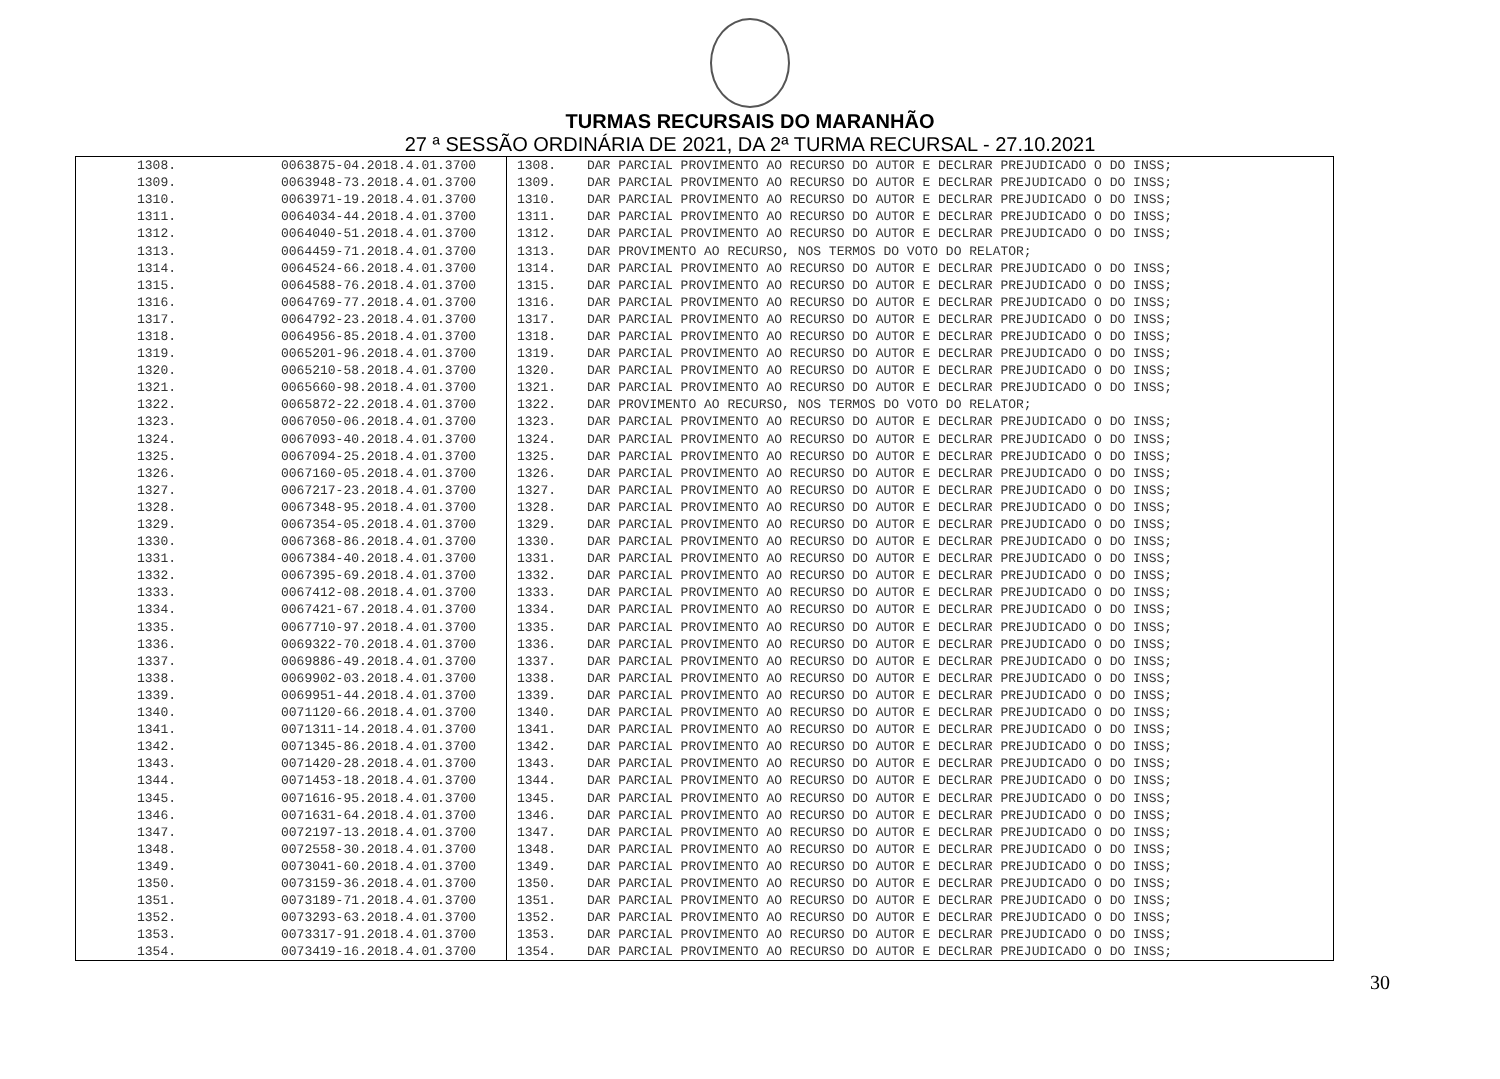TURMAS RECURSAIS DO MARANHÃO
27 ª SESSÃO ORDINÁRIA DE 2021, DA 2ª TURMA RECURSAL - 27.10.2021
| 1308. | 0063875-04.2018.4.01.3700 | 1308. | DAR PARCIAL PROVIMENTO AO RECURSO DO AUTOR E DECLRAR PREJUDICADO O DO INSS; |
| 1309. | 0063948-73.2018.4.01.3700 | 1309. | DAR PARCIAL PROVIMENTO AO RECURSO DO AUTOR E DECLRAR PREJUDICADO O DO INSS; |
| 1310. | 0063971-19.2018.4.01.3700 | 1310. | DAR PARCIAL PROVIMENTO AO RECURSO DO AUTOR E DECLRAR PREJUDICADO O DO INSS; |
| 1311. | 0064034-44.2018.4.01.3700 | 1311. | DAR PARCIAL PROVIMENTO AO RECURSO DO AUTOR E DECLRAR PREJUDICADO O DO INSS; |
| 1312. | 0064040-51.2018.4.01.3700 | 1312. | DAR PARCIAL PROVIMENTO AO RECURSO DO AUTOR E DECLRAR PREJUDICADO O DO INSS; |
| 1313. | 0064459-71.2018.4.01.3700 | 1313. | DAR PROVIMENTO AO RECURSO, NOS TERMOS DO VOTO DO RELATOR; |
| 1314. | 0064524-66.2018.4.01.3700 | 1314. | DAR PARCIAL PROVIMENTO AO RECURSO DO AUTOR E DECLRAR PREJUDICADO O DO INSS; |
| 1315. | 0064588-76.2018.4.01.3700 | 1315. | DAR PARCIAL PROVIMENTO AO RECURSO DO AUTOR E DECLRAR PREJUDICADO O DO INSS; |
| 1316. | 0064769-77.2018.4.01.3700 | 1316. | DAR PARCIAL PROVIMENTO AO RECURSO DO AUTOR E DECLRAR PREJUDICADO O DO INSS; |
| 1317. | 0064792-23.2018.4.01.3700 | 1317. | DAR PARCIAL PROVIMENTO AO RECURSO DO AUTOR E DECLRAR PREJUDICADO O DO INSS; |
| 1318. | 0064956-85.2018.4.01.3700 | 1318. | DAR PARCIAL PROVIMENTO AO RECURSO DO AUTOR E DECLRAR PREJUDICADO O DO INSS; |
| 1319. | 0065201-96.2018.4.01.3700 | 1319. | DAR PARCIAL PROVIMENTO AO RECURSO DO AUTOR E DECLRAR PREJUDICADO O DO INSS; |
| 1320. | 0065210-58.2018.4.01.3700 | 1320. | DAR PARCIAL PROVIMENTO AO RECURSO DO AUTOR E DECLRAR PREJUDICADO O DO INSS; |
| 1321. | 0065660-98.2018.4.01.3700 | 1321. | DAR PARCIAL PROVIMENTO AO RECURSO DO AUTOR E DECLRAR PREJUDICADO O DO INSS; |
| 1322. | 0065872-22.2018.4.01.3700 | 1322. | DAR PROVIMENTO AO RECURSO, NOS TERMOS DO VOTO DO RELATOR; |
| 1323. | 0067050-06.2018.4.01.3700 | 1323. | DAR PARCIAL PROVIMENTO AO RECURSO DO AUTOR E DECLRAR PREJUDICADO O DO INSS; |
| 1324. | 0067093-40.2018.4.01.3700 | 1324. | DAR PARCIAL PROVIMENTO AO RECURSO DO AUTOR E DECLRAR PREJUDICADO O DO INSS; |
| 1325. | 0067094-25.2018.4.01.3700 | 1325. | DAR PARCIAL PROVIMENTO AO RECURSO DO AUTOR E DECLRAR PREJUDICADO O DO INSS; |
| 1326. | 0067160-05.2018.4.01.3700 | 1326. | DAR PARCIAL PROVIMENTO AO RECURSO DO AUTOR E DECLRAR PREJUDICADO O DO INSS; |
| 1327. | 0067217-23.2018.4.01.3700 | 1327. | DAR PARCIAL PROVIMENTO AO RECURSO DO AUTOR E DECLRAR PREJUDICADO O DO INSS; |
| 1328. | 0067348-95.2018.4.01.3700 | 1328. | DAR PARCIAL PROVIMENTO AO RECURSO DO AUTOR E DECLRAR PREJUDICADO O DO INSS; |
| 1329. | 0067354-05.2018.4.01.3700 | 1329. | DAR PARCIAL PROVIMENTO AO RECURSO DO AUTOR E DECLRAR PREJUDICADO O DO INSS; |
| 1330. | 0067368-86.2018.4.01.3700 | 1330. | DAR PARCIAL PROVIMENTO AO RECURSO DO AUTOR E DECLRAR PREJUDICADO O DO INSS; |
| 1331. | 0067384-40.2018.4.01.3700 | 1331. | DAR PARCIAL PROVIMENTO AO RECURSO DO AUTOR E DECLRAR PREJUDICADO O DO INSS; |
| 1332. | 0067395-69.2018.4.01.3700 | 1332. | DAR PARCIAL PROVIMENTO AO RECURSO DO AUTOR E DECLRAR PREJUDICADO O DO INSS; |
| 1333. | 0067412-08.2018.4.01.3700 | 1333. | DAR PARCIAL PROVIMENTO AO RECURSO DO AUTOR E DECLRAR PREJUDICADO O DO INSS; |
| 1334. | 0067421-67.2018.4.01.3700 | 1334. | DAR PARCIAL PROVIMENTO AO RECURSO DO AUTOR E DECLRAR PREJUDICADO O DO INSS; |
| 1335. | 0067710-97.2018.4.01.3700 | 1335. | DAR PARCIAL PROVIMENTO AO RECURSO DO AUTOR E DECLRAR PREJUDICADO O DO INSS; |
| 1336. | 0069322-70.2018.4.01.3700 | 1336. | DAR PARCIAL PROVIMENTO AO RECURSO DO AUTOR E DECLRAR PREJUDICADO O DO INSS; |
| 1337. | 0069886-49.2018.4.01.3700 | 1337. | DAR PARCIAL PROVIMENTO AO RECURSO DO AUTOR E DECLRAR PREJUDICADO O DO INSS; |
| 1338. | 0069902-03.2018.4.01.3700 | 1338. | DAR PARCIAL PROVIMENTO AO RECURSO DO AUTOR E DECLRAR PREJUDICADO O DO INSS; |
| 1339. | 0069951-44.2018.4.01.3700 | 1339. | DAR PARCIAL PROVIMENTO AO RECURSO DO AUTOR E DECLRAR PREJUDICADO O DO INSS; |
| 1340. | 0071120-66.2018.4.01.3700 | 1340. | DAR PARCIAL PROVIMENTO AO RECURSO DO AUTOR E DECLRAR PREJUDICADO O DO INSS; |
| 1341. | 0071311-14.2018.4.01.3700 | 1341. | DAR PARCIAL PROVIMENTO AO RECURSO DO AUTOR E DECLRAR PREJUDICADO O DO INSS; |
| 1342. | 0071345-86.2018.4.01.3700 | 1342. | DAR PARCIAL PROVIMENTO AO RECURSO DO AUTOR E DECLRAR PREJUDICADO O DO INSS; |
| 1343. | 0071420-28.2018.4.01.3700 | 1343. | DAR PARCIAL PROVIMENTO AO RECURSO DO AUTOR E DECLRAR PREJUDICADO O DO INSS; |
| 1344. | 0071453-18.2018.4.01.3700 | 1344. | DAR PARCIAL PROVIMENTO AO RECURSO DO AUTOR E DECLRAR PREJUDICADO O DO INSS; |
| 1345. | 0071616-95.2018.4.01.3700 | 1345. | DAR PARCIAL PROVIMENTO AO RECURSO DO AUTOR E DECLRAR PREJUDICADO O DO INSS; |
| 1346. | 0071631-64.2018.4.01.3700 | 1346. | DAR PARCIAL PROVIMENTO AO RECURSO DO AUTOR E DECLRAR PREJUDICADO O DO INSS; |
| 1347. | 0072197-13.2018.4.01.3700 | 1347. | DAR PARCIAL PROVIMENTO AO RECURSO DO AUTOR E DECLRAR PREJUDICADO O DO INSS; |
| 1348. | 0072558-30.2018.4.01.3700 | 1348. | DAR PARCIAL PROVIMENTO AO RECURSO DO AUTOR E DECLRAR PREJUDICADO O DO INSS; |
| 1349. | 0073041-60.2018.4.01.3700 | 1349. | DAR PARCIAL PROVIMENTO AO RECURSO DO AUTOR E DECLRAR PREJUDICADO O DO INSS; |
| 1350. | 0073159-36.2018.4.01.3700 | 1350. | DAR PARCIAL PROVIMENTO AO RECURSO DO AUTOR E DECLRAR PREJUDICADO O DO INSS; |
| 1351. | 0073189-71.2018.4.01.3700 | 1351. | DAR PARCIAL PROVIMENTO AO RECURSO DO AUTOR E DECLRAR PREJUDICADO O DO INSS; |
| 1352. | 0073293-63.2018.4.01.3700 | 1352. | DAR PARCIAL PROVIMENTO AO RECURSO DO AUTOR E DECLRAR PREJUDICADO O DO INSS; |
| 1353. | 0073317-91.2018.4.01.3700 | 1353. | DAR PARCIAL PROVIMENTO AO RECURSO DO AUTOR E DECLRAR PREJUDICADO O DO INSS; |
| 1354. | 0073419-16.2018.4.01.3700 | 1354. | DAR PARCIAL PROVIMENTO AO RECURSO DO AUTOR E DECLRAR PREJUDICADO O DO INSS; |
30